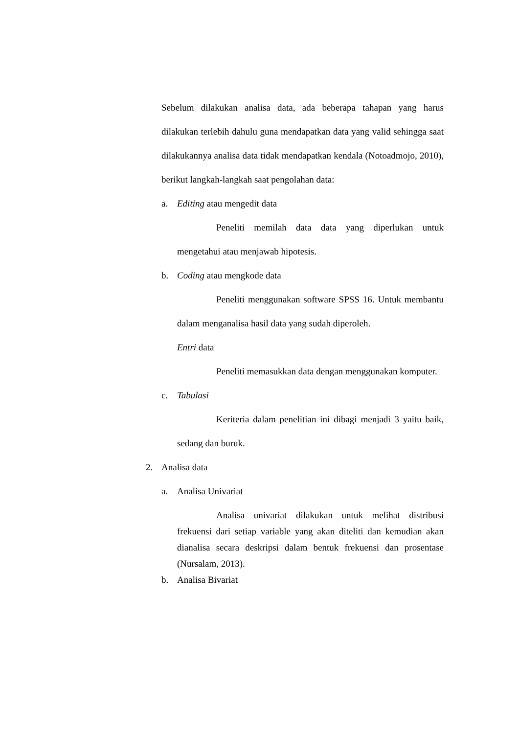Sebelum dilakukan analisa data, ada beberapa tahapan yang harus dilakukan terlebih dahulu guna mendapatkan data yang valid sehingga saat dilakukannya analisa data tidak mendapatkan kendala (Notoadmojo, 2010), berikut langkah-langkah saat pengolahan data:
a. Editing atau mengedit data
Peneliti memilah data data yang diperlukan untuk mengetahui atau menjawab hipotesis.
b. Coding atau mengkode data
Peneliti menggunakan software SPSS 16. Untuk membantu dalam menganalisa hasil data yang sudah diperoleh.
Entri data
Peneliti memasukkan data dengan menggunakan komputer.
c. Tabulasi
Keriteria dalam penelitian ini dibagi menjadi 3 yaitu baik, sedang dan buruk.
2. Analisa data
a. Analisa Univariat
Analisa univariat dilakukan untuk melihat distribusi frekuensi dari setiap variable yang akan diteliti dan kemudian akan dianalisa secara deskripsi dalam bentuk frekuensi dan prosentase (Nursalam, 2013).
b. Analisa Bivariat